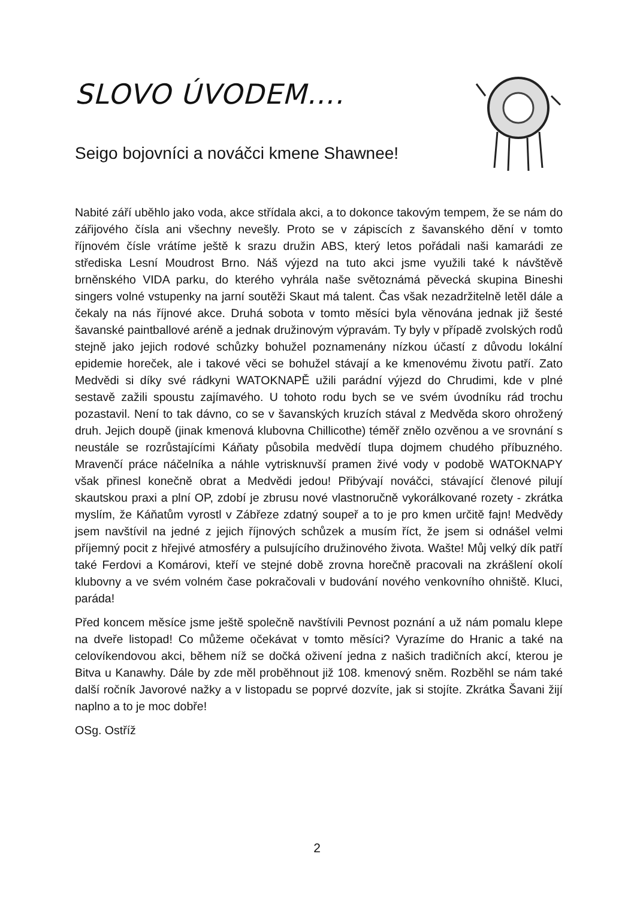SLOVO ÚVODEM….
Seigo bojovníci a nováčci kmene Shawnee!
Nabité září uběhlo jako voda, akce střídala akci, a to dokonce takovým tempem, že se nám do zářijového čísla ani všechny nevešly. Proto se v zápiscích z šavanského dění v tomto říjnovém čísle vrátíme ještě k srazu družin ABS, který letos pořádali naši kamarádi ze střediska Lesní Moudrost Brno. Náš výjezd na tuto akci jsme využili také k návštěvě brněnského VIDA parku, do kterého vyhrála naše světoznámá pěvecká skupina Bineshi singers volné vstupenky na jarní soutěži Skaut má talent. Čas však nezadržitelně letěl dále a čekaly na nás říjnové akce. Druhá sobota v tomto měsíci byla věnována jednak již šesté šavanské paintballové aréně a jednak družinovým výpravám. Ty byly v případě zvolských rodů stejně jako jejich rodové schůzky bohužel poznamenány nízkou účastí z důvodu lokální epidemie horeček, ale i takové věci se bohužel stávají a ke kmenovému životu patří. Zato Medvědi si díky své rádkyni WATOKNAPĚ užili parádní výjezd do Chrudimi, kde v plné sestavě zažili spoustu zajímavého. U tohoto rodu bych se ve svém úvodníku rád trochu pozastavil. Není to tak dávno, co se v šavanských kruzích stával z Medvěda skoro ohrožený druh. Jejich doupě (jinak kmenová klubovna Chillicothe) téměř znělo ozvěnou a ve srovnání s neustále se rozrůstajícími Káňaty působila medvědí tlupa dojmem chudého příbuzného. Mravenčí práce náčelníka a náhle vytrisknuvší pramen živé vody v podobě WATOKNAPY však přinesl konečně obrat a Medvědi jedou! Přibývají nováčci, stávající členové pilují skautskou praxi a plní OP, zdobí je zbrusu nové vlastnoručně vykorálkované rozety - zkrátka myslím, že Káňatům vyrostl v Zábřeze zdatný soupeř a to je pro kmen určitě fajn! Medvědy jsem navštívil na jedné z jejich říjnových schůzek a musím říct, že jsem si odnášel velmi příjemný pocit z hřejivé atmosféry a pulsujícího družinového života. Wašte! Můj velký dík patří také Ferdovi a Komárovi, kteří ve stejné době zrovna horečně pracovali na zkrášlení okolí klubovny a ve svém volném čase pokračovali v budování nového venkovního ohniště. Kluci, paráda!
Před koncem měsíce jsme ještě společně navštívili Pevnost poznání a už nám pomalu klepe na dveře listopad! Co můžeme očekávat v tomto měsíci? Vyrazíme do Hranic a také na celovíkendovou akci, během níž se dočká oživení jedna z našich tradičních akcí, kterou je Bitva u Kanawhy. Dále by zde měl proběhnout již 108. kmenový sněm. Rozběhl se nám také další ročník Javorové nažky a v listopadu se poprvé dozvíte, jak si stojíte. Zkrátka Šavani žijí naplno a to je moc dobře!
OSg. Ostříž
2